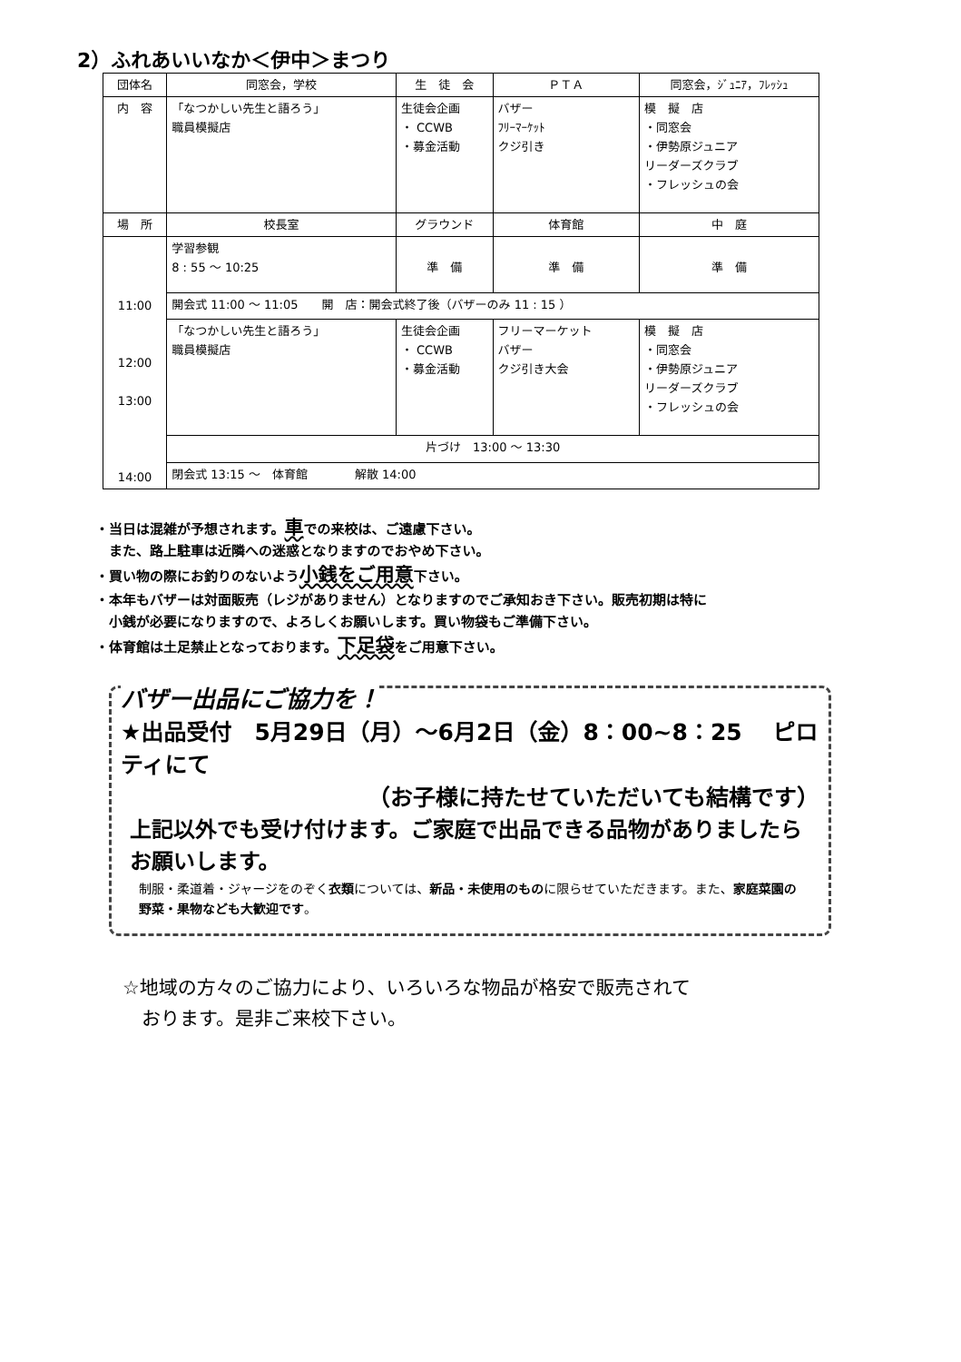2）ふれあいいなか＜伊中＞まつり
| 団体名 | 同窓会，学校 | 生 徒 会 | ＰＴＡ | 同窓会，ｼﾞｭﾆｱ，ﾌﾚｯｼｭ |
| 内 容 | 「なつかしい先生と語ろう」 職員模擬店 | 生徒会企画 ・ CCWB ・募金活動 | バザー ﾌﾘｰﾏｰｹｯﾄ クジ引き | 模 擬 店 ・同窓会 ・伊勢原ジュニア リーダーズクラブ ・フレッシュの会 |
| 場 所 | 校長室 | グラウンド | 体育館 | 中 庭 |
| 11:00 12:00 13:00 14:00 | 学習参観 8 : 55 〜 10:25 | 準 備 | 準 備 | 準 備 |
| | 開会式 11:00 〜 11:05 開 店：開会式終了後（バザーのみ 11 : 15 ） | | | |
| | 「なつかしい先生と語ろう」 職員模擬店 | 生徒会企画 ・ CCWB ・募金活動 | フリーマーケット バザー クジ引き大会 | 模 擬 店 ・同窓会 ・伊勢原ジュニア リーダーズクラブ ・フレッシュの会 |
| | 片づけ 13:00 〜 13:30 | | | |
| | 閉会式 13:15 〜 体育館 解散 14:00 | | | |
・当日は混雑が予想されます。車での来校は、ご遠慮下さい。
　また、路上駐車は近隣への迷惑となりますのでおやめ下さい。
・買い物の際にお釣りのないよう小銭をご用意下さい。
・本年もバザーは対面販売（レジがありません）となりますのでご承知おき下さい。販売初期は特に
　小銭が必要になりますので、よろしくお願いします。買い物袋もご準備下さい。
・体育館は土足禁止となっております。下足袋をご用意下さい。
バザー出品にご協力を！
★出品受付　5月29日（月）～6月2日（金）8：00~8：25　 ピロティにて
（お子様に持たせていただいても結構です）
上記以外でも受け付けます。ご家庭で出品できる品物がありましたらお願いします。
制服・柔道着・ジャージをのぞく衣類については、新品・未使用のものに限らせていただきます。また、家庭菜園の野菜・果物なども大歓迎です。
☆地域の方々のご協力により、いろいろな物品が格安で販売されて
　おります。是非ご来校下さい。